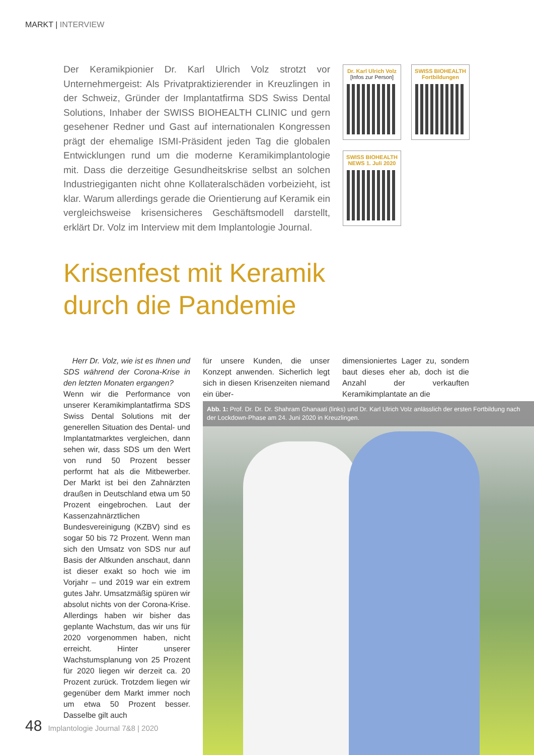MARKT | INTERVIEW
Der Keramikpionier Dr. Karl Ulrich Volz strotzt vor Unternehmergeist: Als Privatpraktizierender in Kreuzlingen in der Schweiz, Gründer der Implantatfirma SDS Swiss Dental Solutions, Inhaber der SWISS BIOHEALTH CLINIC und gern gesehener Redner und Gast auf internationalen Kongressen prägt der ehemalige ISMI-Präsident jeden Tag die globalen Entwicklungen rund um die moderne Keramikimplantologie mit. Dass die derzeitige Gesundheitskrise selbst an solchen Industriegiganten nicht ohne Kollateralschäden vorbeizieht, ist klar. Warum allerdings gerade die Orientierung auf Keramik ein vergleichsweise krisensicheres Geschäftsmodell darstellt, erklärt Dr. Volz im Interview mit dem Implantologie Journal.
Dr. Karl Ulrich Volz
[Infos zur Person]
SWISS BIOHEALTH
Fortbildungen
SWISS BIOHEALTH
NEWS 1. Juli 2020
Krisenfest mit Keramik
durch die Pandemie
Herr Dr. Volz, wie ist es Ihnen und SDS während der Corona-Krise in den letzten Monaten ergangen?
Wenn wir die Performance von unserer Keramikimplantatfirma SDS Swiss Dental Solutions mit der generellen Situation des Dental- und Implantatmarktes vergleichen, dann sehen wir, dass SDS um den Wert von rund 50 Prozent besser performt hat als die Mitbewerber. Der Markt ist bei den Zahnärzten draußen in Deutschland etwa um 50 Prozent eingebrochen. Laut der Kassenzahnärztlichen Bundesvereinigung (KZBV) sind es sogar 50 bis 72 Prozent. Wenn man sich den Umsatz von SDS nur auf Basis der Altkunden anschaut, dann ist dieser exakt so hoch wie im Vorjahr – und 2019 war ein extrem gutes Jahr. Umsatzmäßig spüren wir absolut nichts von der Corona-Krise. Allerdings haben wir bisher das geplante Wachstum, das wir uns für 2020 vorgenommen haben, nicht erreicht. Hinter unserer Wachstumsplanung von 25 Prozent für 2020 liegen wir derzeit ca. 20 Prozent zurück. Trotzdem liegen wir gegenüber dem Markt immer noch um etwa 50 Prozent besser. Dasselbe gilt auch
für unsere Kunden, die unser Konzept anwenden. Sicherlich legt sich in diesen Krisenzeiten niemand ein über-
dimensioniertes Lager zu, sondern baut dieses eher ab, doch ist die Anzahl der verkauften Keramikimplantate an die
Abb. 1: Prof. Dr. Dr. Dr. Shahram Ghanaati (links) und Dr. Karl Ulrich Volz anlässlich der ersten Fortbildung nach der Lockdown-Phase am 24. Juni 2020 in Kreuzlingen.
48 Implantologie Journal 7&8 | 2020